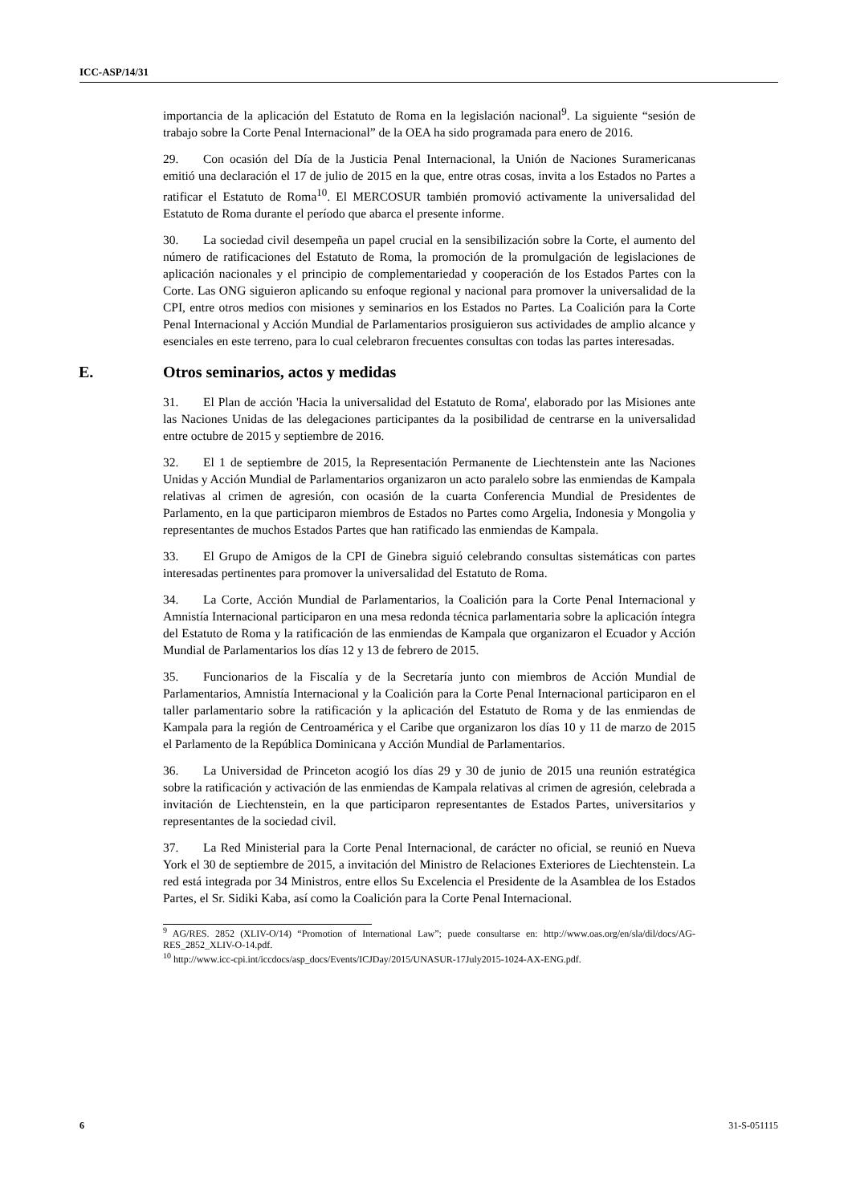ICC-ASP/14/31
importancia de la aplicación del Estatuto de Roma en la legislación nacional<sup>9</sup>. La siguiente “sesión de trabajo sobre la Corte Penal Internacional” de la OEA ha sido programada para enero de 2016.
29. Con ocasión del Día de la Justicia Penal Internacional, la Unión de Naciones Suramericanas emitió una declaración el 17 de julio de 2015 en la que, entre otras cosas, invita a los Estados no Partes a ratificar el Estatuto de Roma<sup>10</sup>. El MERCOSUR también promovió activamente la universalidad del Estatuto de Roma durante el período que abarca el presente informe.
30. La sociedad civil desempeña un papel crucial en la sensibilización sobre la Corte, el aumento del número de ratificaciones del Estatuto de Roma, la promoción de la promulgación de legislaciones de aplicación nacionales y el principio de complementariedad y cooperación de los Estados Partes con la Corte. Las ONG siguieron aplicando su enfoque regional y nacional para promover la universalidad de la CPI, entre otros medios con misiones y seminarios en los Estados no Partes. La Coalición para la Corte Penal Internacional y Acción Mundial de Parlamentarios prosiguieron sus actividades de amplio alcance y esenciales en este terreno, para lo cual celebraron frecuentes consultas con todas las partes interesadas.
E. Otros seminarios, actos y medidas
31. El Plan de acción 'Hacia la universalidad del Estatuto de Roma', elaborado por las Misiones ante las Naciones Unidas de las delegaciones participantes da la posibilidad de centrarse en la universalidad entre octubre de 2015 y septiembre de 2016.
32. El 1 de septiembre de 2015, la Representación Permanente de Liechtenstein ante las Naciones Unidas y Acción Mundial de Parlamentarios organizaron un acto paralelo sobre las enmiendas de Kampala relativas al crimen de agresión, con ocasión de la cuarta Conferencia Mundial de Presidentes de Parlamento, en la que participaron miembros de Estados no Partes como Argelia, Indonesia y Mongolia y representantes de muchos Estados Partes que han ratificado las enmiendas de Kampala.
33. El Grupo de Amigos de la CPI de Ginebra siguió celebrando consultas sistemáticas con partes interesadas pertinentes para promover la universalidad del Estatuto de Roma.
34. La Corte, Acción Mundial de Parlamentarios, la Coalición para la Corte Penal Internacional y Amnistía Internacional participaron en una mesa redonda técnica parlamentaria sobre la aplicación íntegra del Estatuto de Roma y la ratificación de las enmiendas de Kampala que organizaron el Ecuador y Acción Mundial de Parlamentarios los días 12 y 13 de febrero de 2015.
35. Funcionarios de la Fiscalía y de la Secretaría junto con miembros de Acción Mundial de Parlamentarios, Amnistía Internacional y la Coalición para la Corte Penal Internacional participaron en el taller parlamentario sobre la ratificación y la aplicación del Estatuto de Roma y de las enmiendas de Kampala para la región de Centroamérica y el Caribe que organizaron los días 10 y 11 de marzo de 2015 el Parlamento de la República Dominicana y Acción Mundial de Parlamentarios.
36. La Universidad de Princeton acogió los días 29 y 30 de junio de 2015 una reunión estratégica sobre la ratificación y activación de las enmiendas de Kampala relativas al crimen de agresión, celebrada a invitación de Liechtenstein, en la que participaron representantes de Estados Partes, universitarios y representantes de la sociedad civil.
37. La Red Ministerial para la Corte Penal Internacional, de carácter no oficial, se reunió en Nueva York el 30 de septiembre de 2015, a invitación del Ministro de Relaciones Exteriores de Liechtenstein. La red está integrada por 34 Ministros, entre ellos Su Excelencia el Presidente de la Asamblea de los Estados Partes, el Sr. Sidiki Kaba, así como la Coalición para la Corte Penal Internacional.
<sup>9</sup> AG/RES. 2852 (XLIV-O/14) “Promotion of International Law”; puede consultarse en: http://www.oas.org/en/sla/dil/docs/AG-RES_2852_XLIV-O-14.pdf.
<sup>10</sup> http://www.icc-cpi.int/iccdocs/asp_docs/Events/ICJDay/2015/UNASUR-17July2015-1024-AX-ENG.pdf.
6 31-S-051115